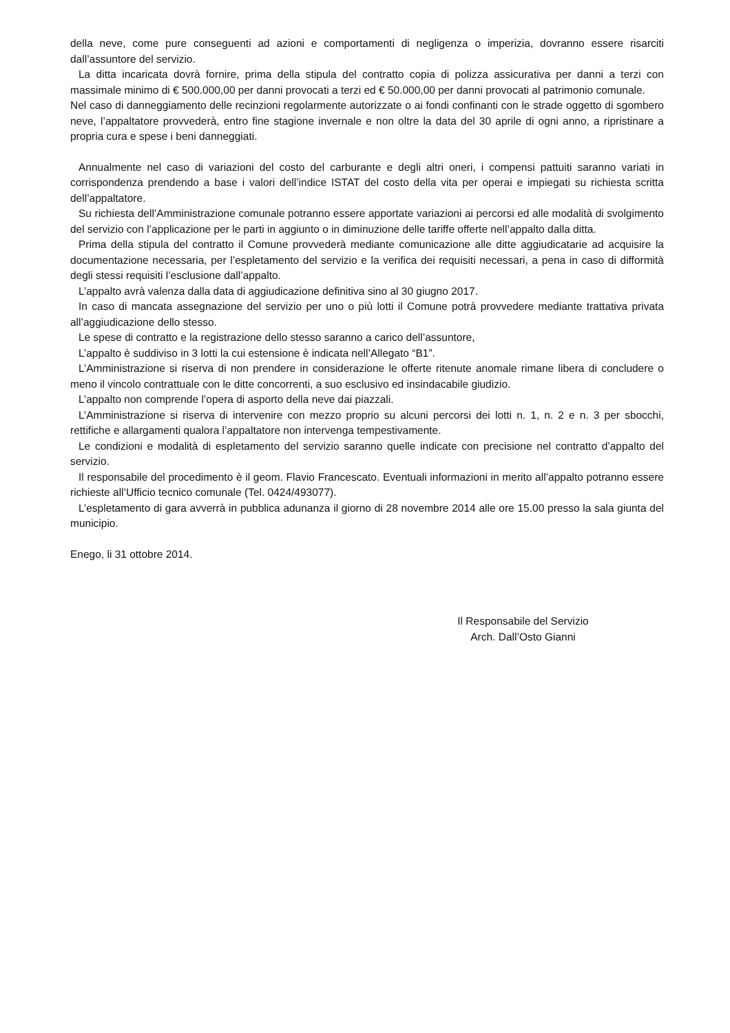della neve, come pure conseguenti ad azioni e comportamenti di negligenza o imperizia, dovranno essere risarciti dall’assuntore del servizio.
La ditta incaricata dovrà fornire, prima della stipula del contratto copia di polizza assicurativa per danni a terzi con massimale minimo di € 500.000,00 per danni provocati a terzi ed € 50.000,00 per danni provocati al patrimonio comunale.
Nel caso di danneggiamento delle recinzioni regolarmente autorizzate o ai fondi confinanti con le strade oggetto di sgombero neve, l’appaltatore provvederà, entro fine stagione invernale e non oltre la data del 30 aprile di ogni anno, a ripristinare a propria cura e spese i beni danneggiati.
Annualmente nel caso di variazioni del costo del carburante e degli altri oneri, i compensi pattuiti saranno variati in corrispondenza prendendo a base i valori dell’indice ISTAT del costo della vita per operai e impiegati su richiesta scritta dell’appaltatore.
Su richiesta dell’Amministrazione comunale potranno essere apportate variazioni ai percorsi ed alle modalità di svolgimento del servizio con l’applicazione per le parti in aggiunto o in diminuzione delle tariffe offerte nell’appalto dalla ditta.
Prima della stipula del contratto il Comune provvederà mediante comunicazione alle ditte aggiudicatarie ad acquisire la documentazione necessaria, per l’espletamento del servizio e la verifica dei requisiti necessari, a pena in caso di difformità degli stessi requisiti l’esclusione dall’appalto.
L’appalto avrà valenza dalla data di aggiudicazione definitiva sino al 30 giugno 2017.
In caso di mancata assegnazione del servizio per uno o più lotti il Comune potrà provvedere mediante trattativa privata all’aggiudicazione dello stesso.
Le spese di contratto e la registrazione dello stesso saranno a carico dell’assuntore,
L’appalto è suddiviso in 3 lotti la cui estensione è indicata nell’Allegato “B1”.
L’Amministrazione si riserva di non prendere in considerazione le offerte ritenute anomale rimane libera di concludere o meno il vincolo contrattuale con le ditte concorrenti, a suo esclusivo ed insindacabile giudizio.
L’appalto non comprende l’opera di asporto della neve dai piazzali.
L’Amministrazione si riserva di intervenire con mezzo proprio su alcuni percorsi dei lotti n. 1, n. 2 e n. 3 per sbocchi, rettifiche e allargamenti qualora l’appaltatore non intervenga tempestivamente.
Le condizioni e modalità di espletamento del servizio saranno quelle indicate con precisione nel contratto d’appalto del servizio.
Il responsabile del procedimento è il geom. Flavio Francescato. Eventuali informazioni in merito all’appalto potranno essere richieste all’Ufficio tecnico comunale (Tel. 0424/493077).
L’espletamento di gara avverrà in pubblica adunanza il giorno di 28 novembre 2014 alle ore 15.00 presso la sala giunta del municipio.
Enego, li 31 ottobre 2014.
Il Responsabile del Servizio
Arch. Dall’Osto Gianni